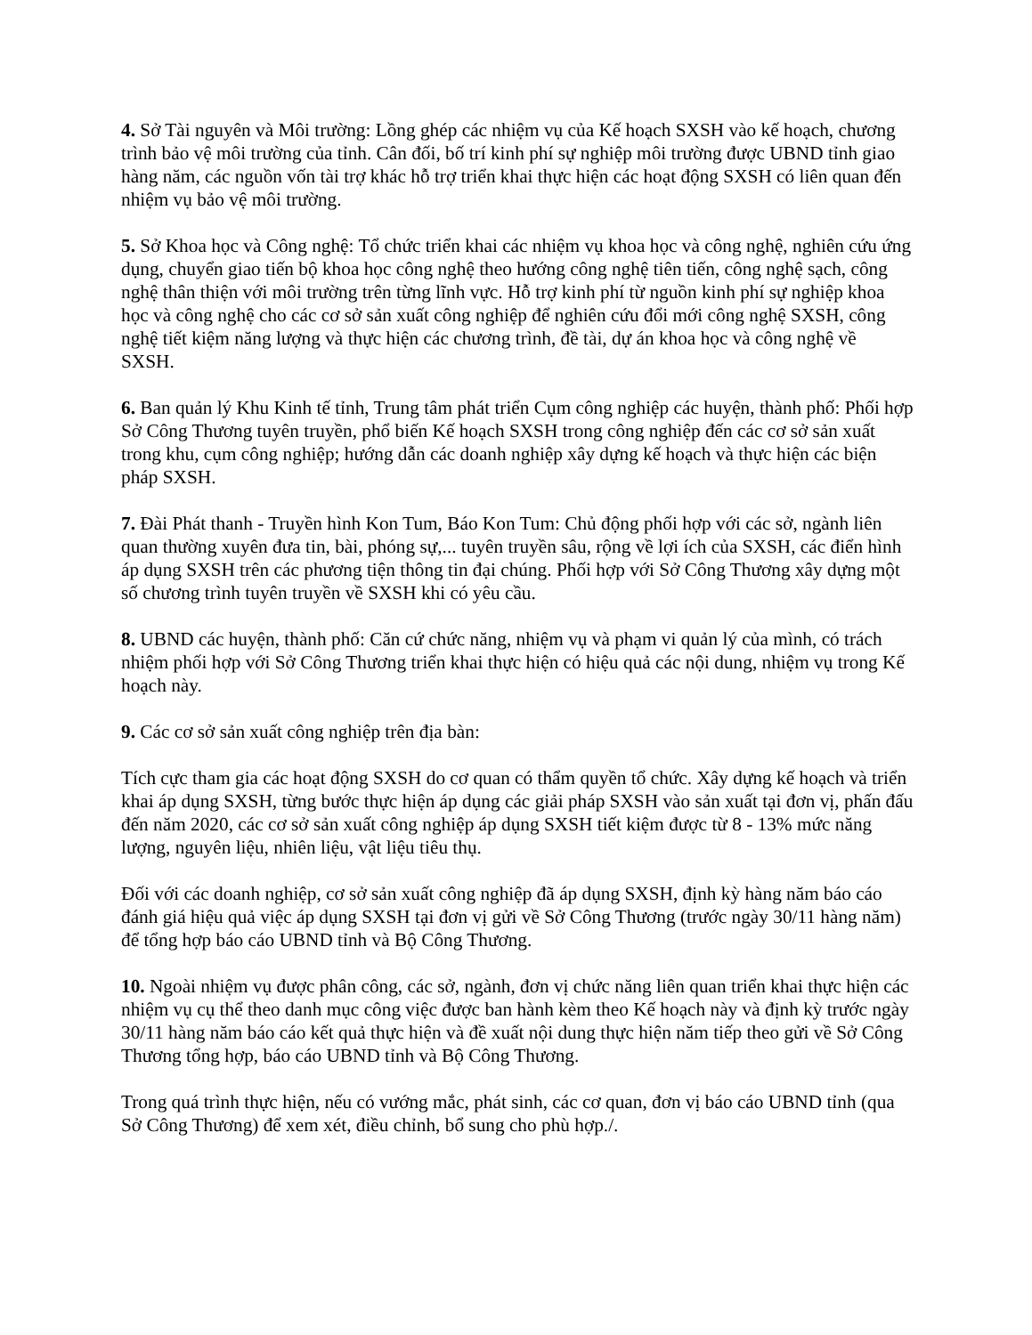4. Sở Tài nguyên và Môi trường: Lồng ghép các nhiệm vụ của Kế hoạch SXSH vào kế hoạch, chương trình bảo vệ môi trường của tỉnh. Cân đối, bố trí kinh phí sự nghiệp môi trường được UBND tỉnh giao hàng năm, các nguồn vốn tài trợ khác hỗ trợ triển khai thực hiện các hoạt động SXSH có liên quan đến nhiệm vụ bảo vệ môi trường.
5. Sở Khoa học và Công nghệ: Tổ chức triển khai các nhiệm vụ khoa học và công nghệ, nghiên cứu ứng dụng, chuyển giao tiến bộ khoa học công nghệ theo hướng công nghệ tiên tiến, công nghệ sạch, công nghệ thân thiện với môi trường trên từng lĩnh vực. Hỗ trợ kinh phí từ nguồn kinh phí sự nghiệp khoa học và công nghệ cho các cơ sở sản xuất công nghiệp để nghiên cứu đổi mới công nghệ SXSH, công nghệ tiết kiệm năng lượng và thực hiện các chương trình, đề tài, dự án khoa học và công nghệ về SXSH.
6. Ban quản lý Khu Kinh tế tỉnh, Trung tâm phát triển Cụm công nghiệp các huyện, thành phố: Phối hợp Sở Công Thương tuyên truyền, phổ biến Kế hoạch SXSH trong công nghiệp đến các cơ sở sản xuất trong khu, cụm công nghiệp; hướng dẫn các doanh nghiệp xây dựng kế hoạch và thực hiện các biện pháp SXSH.
7. Đài Phát thanh - Truyền hình Kon Tum, Báo Kon Tum: Chủ động phối hợp với các sở, ngành liên quan thường xuyên đưa tin, bài, phóng sự,... tuyên truyền sâu, rộng về lợi ích của SXSH, các điển hình áp dụng SXSH trên các phương tiện thông tin đại chúng. Phối hợp với Sở Công Thương xây dựng một số chương trình tuyên truyền về SXSH khi có yêu cầu.
8. UBND các huyện, thành phố: Căn cứ chức năng, nhiệm vụ và phạm vi quản lý của mình, có trách nhiệm phối hợp với Sở Công Thương triển khai thực hiện có hiệu quả các nội dung, nhiệm vụ trong Kế hoạch này.
9. Các cơ sở sản xuất công nghiệp trên địa bàn:
Tích cực tham gia các hoạt động SXSH do cơ quan có thẩm quyền tổ chức. Xây dựng kế hoạch và triển khai áp dụng SXSH, từng bước thực hiện áp dụng các giải pháp SXSH vào sản xuất tại đơn vị, phấn đấu đến năm 2020, các cơ sở sản xuất công nghiệp áp dụng SXSH tiết kiệm được từ 8 - 13% mức năng lượng, nguyên liệu, nhiên liệu, vật liệu tiêu thụ.
Đối với các doanh nghiệp, cơ sở sản xuất công nghiệp đã áp dụng SXSH, định kỳ hàng năm báo cáo đánh giá hiệu quả việc áp dụng SXSH tại đơn vị gửi về Sở Công Thương (trước ngày 30/11 hàng năm) để tổng hợp báo cáo UBND tỉnh và Bộ Công Thương.
10. Ngoài nhiệm vụ được phân công, các sở, ngành, đơn vị chức năng liên quan triển khai thực hiện các nhiệm vụ cụ thể theo danh mục công việc được ban hành kèm theo Kế hoạch này và định kỳ trước ngày 30/11 hàng năm báo cáo kết quả thực hiện và đề xuất nội dung thực hiện năm tiếp theo gửi về Sở Công Thương tổng hợp, báo cáo UBND tỉnh và Bộ Công Thương.
Trong quá trình thực hiện, nếu có vướng mắc, phát sinh, các cơ quan, đơn vị báo cáo UBND tỉnh (qua Sở Công Thương) để xem xét, điều chỉnh, bổ sung cho phù hợp./.